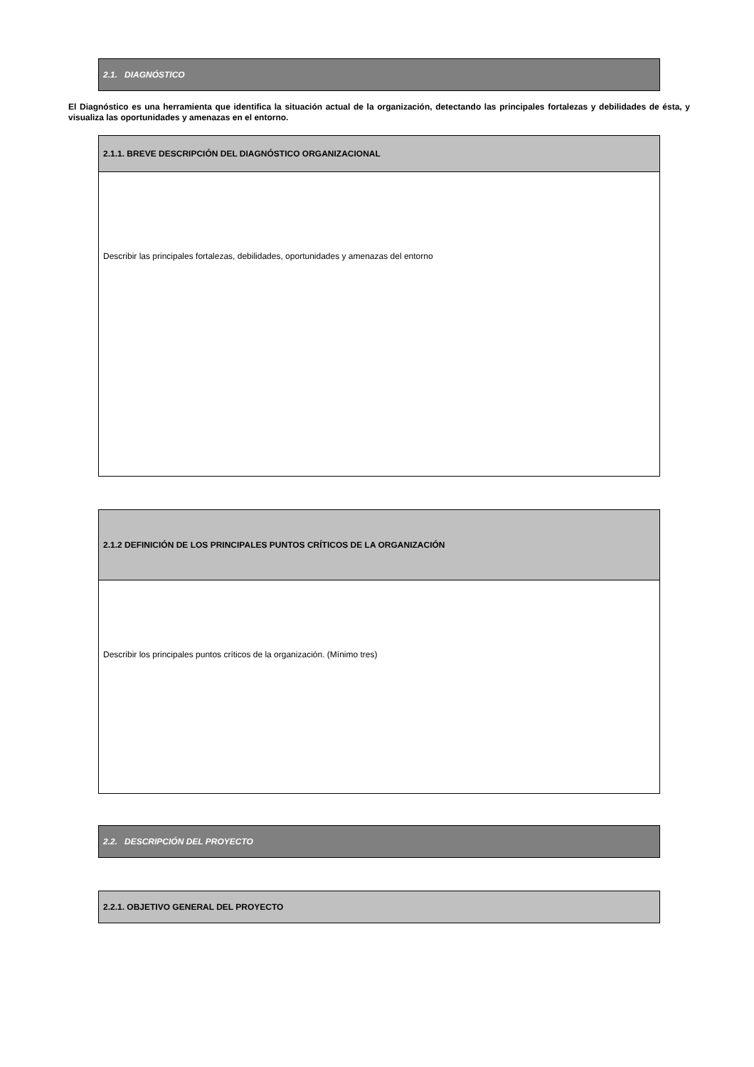2.1. DIAGNÓSTICO
El Diagnóstico es una herramienta que identifica la situación actual de la organización, detectando las principales fortalezas y debilidades de ésta, y visualiza las oportunidades y amenazas en el entorno.
2.1.1. BREVE DESCRIPCIÓN DEL DIAGNÓSTICO ORGANIZACIONAL
Describir las principales fortalezas, debilidades, oportunidades y amenazas del entorno
2.1.2 DEFINICIÓN DE LOS PRINCIPALES PUNTOS CRÍTICOS DE LA ORGANIZACIÓN
Describir los principales puntos críticos de la organización. (Mínimo tres)
2.2. DESCRIPCIÓN DEL PROYECTO
2.2.1. OBJETIVO GENERAL DEL PROYECTO